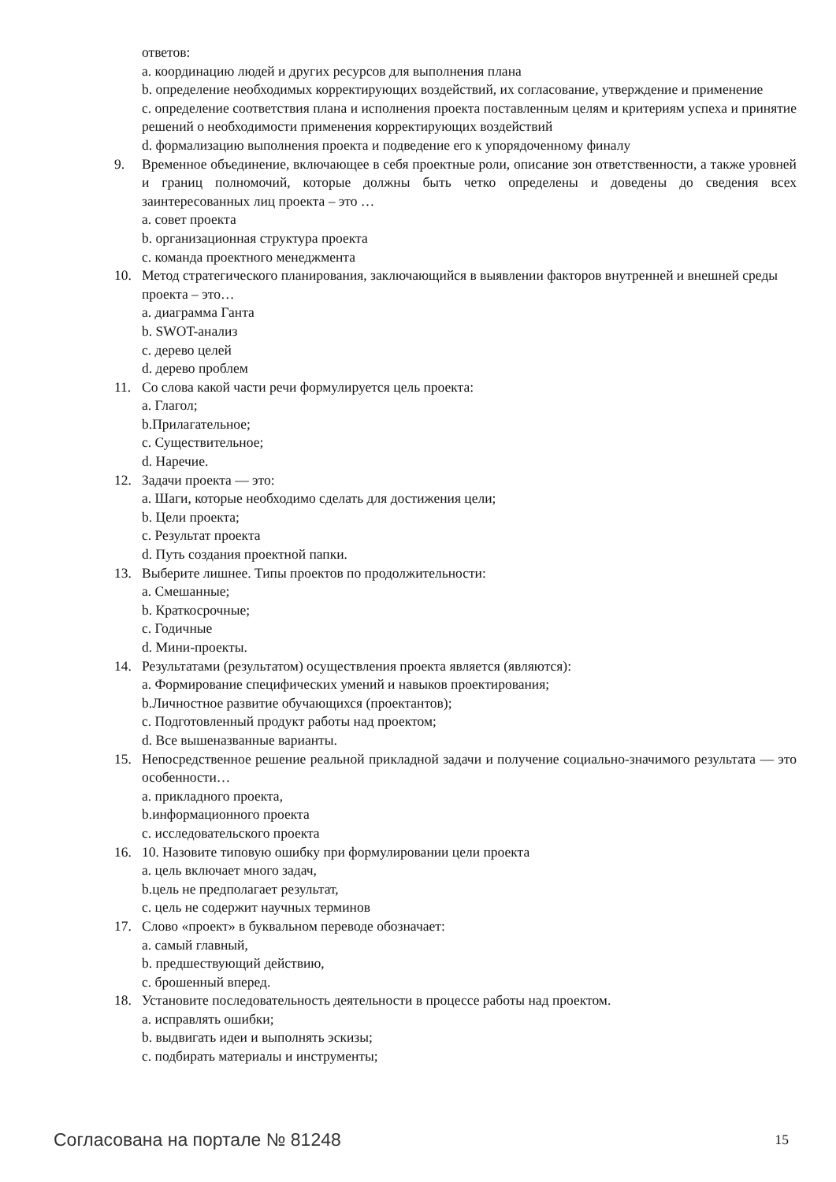ответов:
a. координацию людей и других ресурсов для выполнения плана
b. определение необходимых корректирующих воздействий, их согласование, утверждение и применение
c. определение соответствия плана и исполнения проекта поставленным целям и критериям успеха и принятие решений о необходимости применения корректирующих воздействий
d. формализацию выполнения проекта и подведение его к упорядоченному финалу
9. Временное объединение, включающее в себя проектные роли, описание зон ответственности, а также уровней и границ полномочий, которые должны быть четко определены и доведены до сведения всех заинтересованных лиц проекта – это …
a. совет проекта
b. организационная структура проекта
c. команда проектного менеджмента
10. Метод стратегического планирования, заключающийся в выявлении факторов внутренней и внешней среды проекта – это…
a. диаграмма Ганта
b. SWOT-анализ
c. дерево целей
d. дерево проблем
11. Со слова какой части речи формулируется цель проекта:
a. Глагол;
b.Прилагательное;
c. Существительное;
d. Наречие.
12. Задачи проекта — это:
a. Шаги, которые необходимо сделать для достижения цели;
b. Цели проекта;
c. Результат проекта
d. Путь создания проектной папки.
13. Выберите лишнее. Типы проектов по продолжительности:
a. Смешанные;
b. Краткосрочные;
c. Годичные
d. Мини-проекты.
14. Результатами (результатом) осуществления проекта является (являются):
a. Формирование специфических умений и навыков проектирования;
b.Личностное развитие обучающихся (проектантов);
c. Подготовленный продукт работы над проектом;
d. Все вышеназванные варианты.
15. Непосредственное решение реальной прикладной задачи и получение социально-значимого результата — это особенности…
a. прикладного проекта,
b.информационного проекта
c. исследовательского проекта
16. 10. Назовите типовую ошибку при формулировании цели проекта
a. цель включает много задач,
b.цель не предполагает результат,
c. цель не содержит научных терминов
17. Слово «проект» в буквальном переводе обозначает:
a. самый главный,
b. предшествующий действию,
c. брошенный вперед.
18. Установите последовательность деятельности в процессе работы над проектом.
a. исправлять ошибки;
b. выдвигать идеи и выполнять эскизы;
c. подбирать материалы и инструменты;
Согласована на портале № 81248 15